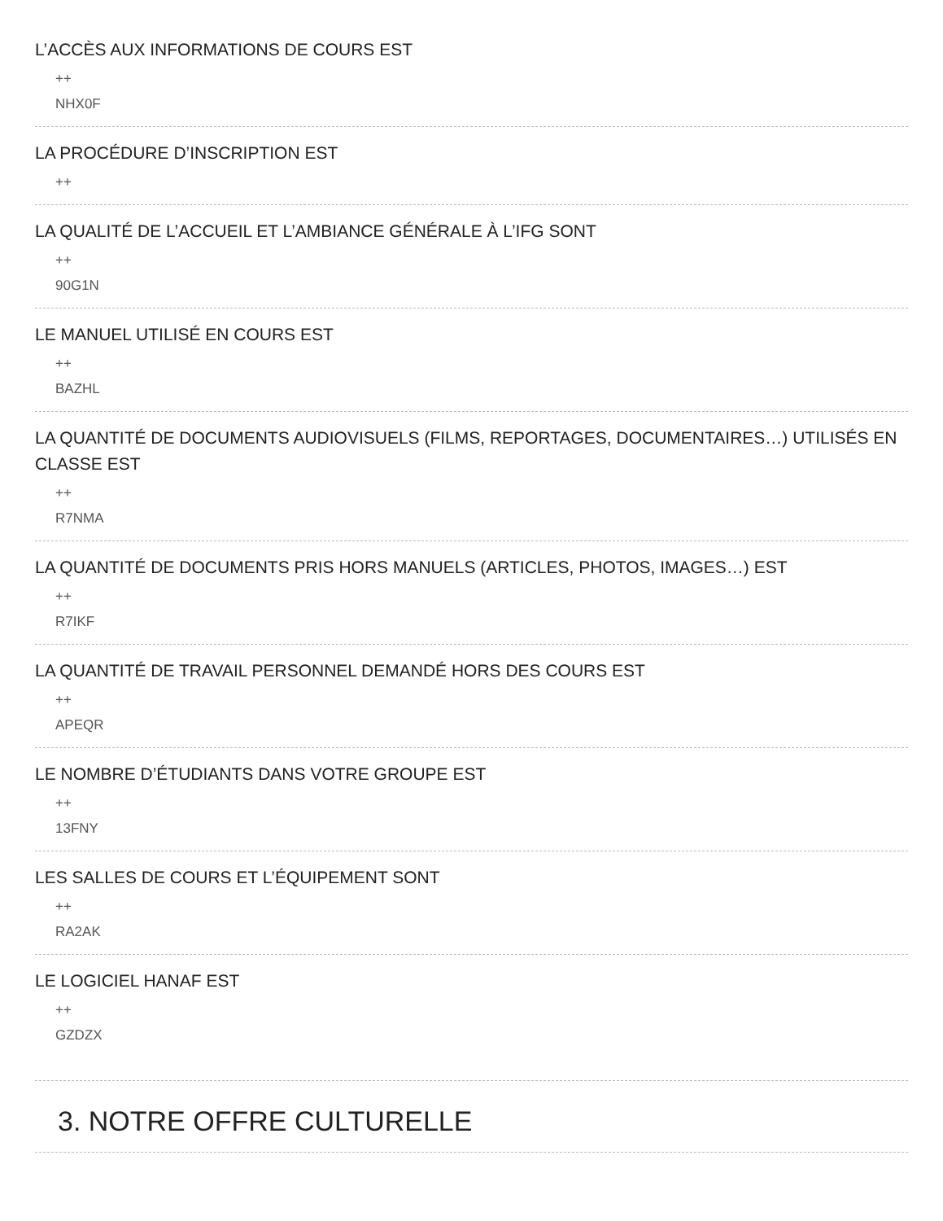L’ACCÈS AUX INFORMATIONS DE COURS EST
++
NHX0F
LA PROCÉDURE D’INSCRIPTION EST
++
LA QUALITÉ DE L’ACCUEIL ET L’AMBIANCE GÉNÉRALE À L’IFG SONT
++
90G1N
LE MANUEL UTILISÉ EN COURS EST
++
BAZHL
LA QUANTITÉ DE DOCUMENTS AUDIOVISUELS (FILMS, REPORTAGES, DOCUMENTAIRES…) UTILISÉS EN CLASSE EST
++
R7NMA
LA QUANTITÉ DE DOCUMENTS PRIS HORS MANUELS (ARTICLES, PHOTOS, IMAGES…) EST
++
R7IKF
LA QUANTITÉ DE TRAVAIL PERSONNEL DEMANDÉ HORS DES COURS EST
++
APEQR
LE NOMBRE D’ÉTUDIANTS DANS VOTRE GROUPE EST
++
13FNY
LES SALLES DE COURS ET L’ÉQUIPEMENT SONT
++
RA2AK
LE LOGICIEL HANAF EST
++
GZDZX
3. NOTRE OFFRE CULTURELLE